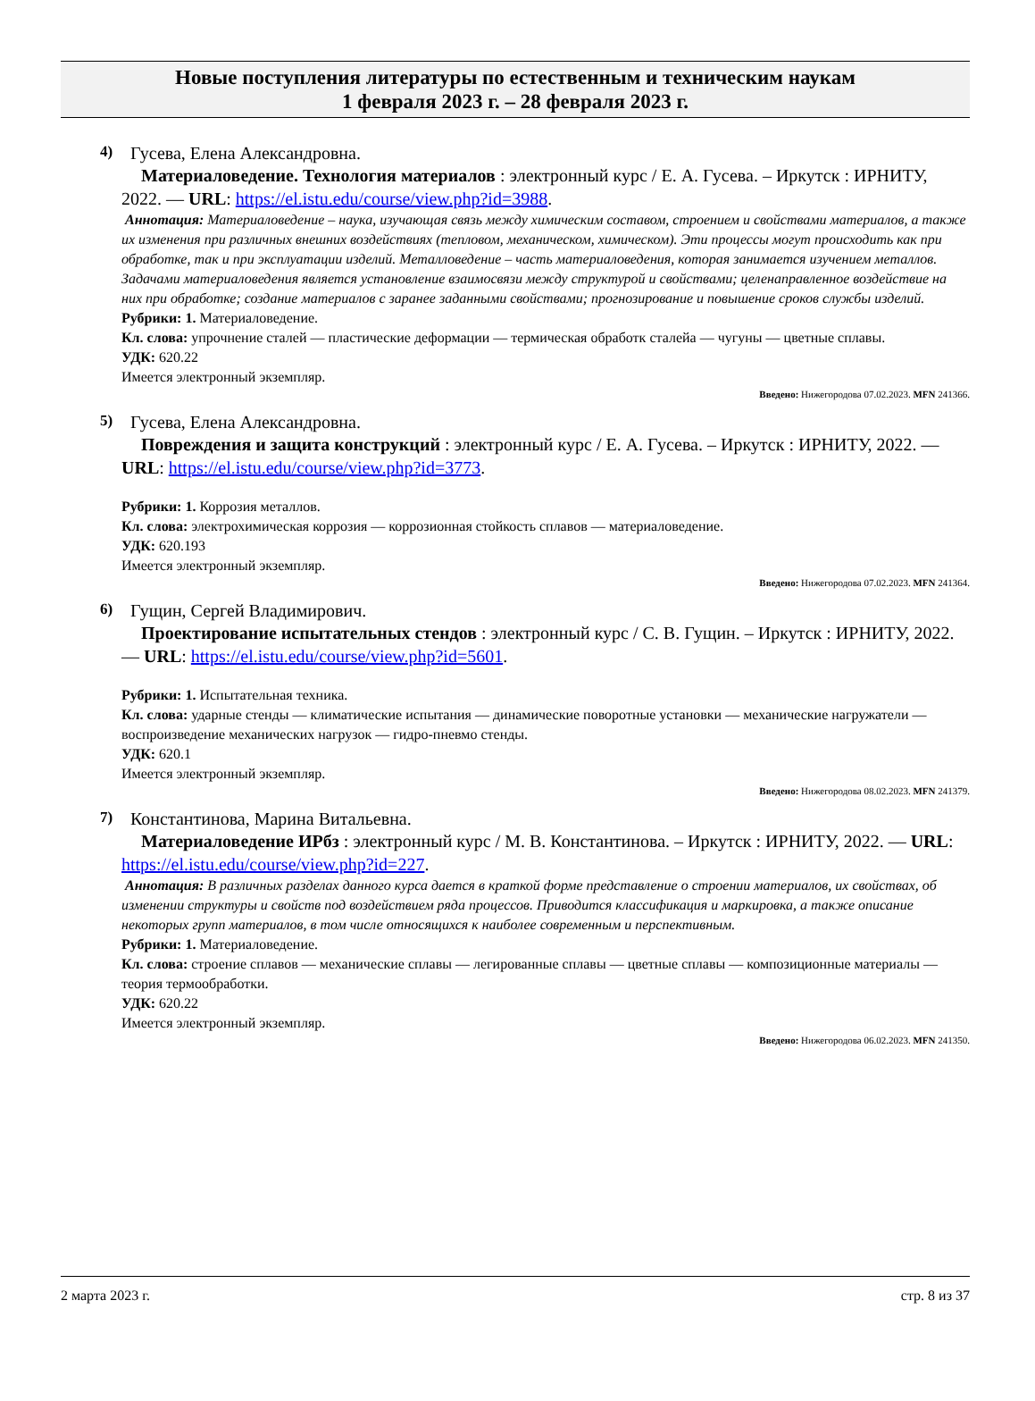Новые поступления литературы по естественным и техническим наукам
1 февраля 2023 г. – 28 февраля 2023 г.
4) Гусева, Елена Александровна.
Материаловедение. Технология материалов : электронный курс / Е. А. Гусева. – Иркутск : ИРНИТУ, 2022. — URL: https://el.istu.edu/course/view.php?id=3988.
Аннотация: Материаловедение – наука, изучающая связь между химическим составом, строением и свойствами материалов, а также их изменения при различных внешних воздействиях (тепловом, механическом, химическом). Эти процессы могут происходить как при обработке, так и при эксплуатации изделий. Металловедение – часть материаловедения, которая занимается изучением металлов. Задачами материаловедения является установление взаимосвязи между структурой и свойствами; целенаправленное воздействие на них при обработке; создание материалов с заранее заданными свойствами; прогнозирование и повышение сроков службы изделий.
Рубрики: 1. Материаловедение.
Кл. слова: упрочнение сталей — пластические деформации — термическая обработк сталейа — чугуны — цветные сплавы.
УДК: 620.22
Имеется электронный экземпляр.
Введено: Нижегородова 07.02.2023. MFN 241366.
5) Гусева, Елена Александровна.
Повреждения и защита конструкций : электронный курс / Е. А. Гусева. – Иркутск : ИРНИТУ, 2022. — URL: https://el.istu.edu/course/view.php?id=3773.
Рубрики: 1. Коррозия металлов.
Кл. слова: электрохимическая коррозия — коррозионная стойкость сплавов — материаловедение.
УДК: 620.193
Имеется электронный экземпляр.
Введено: Нижегородова 07.02.2023. MFN 241364.
6) Гущин, Сергей Владимирович.
Проектирование испытательных стендов : электронный курс / С. В. Гущин. – Иркутск : ИРНИТУ, 2022. — URL: https://el.istu.edu/course/view.php?id=5601.
Рубрики: 1. Испытательная техника.
Кл. слова: ударные стенды — климатические испытания — динамические поворотные установки — механические нагружатели — воспроизведение механических нагрузок — гидро-пневмо стенды.
УДК: 620.1
Имеется электронный экземпляр.
Введено: Нижегородова 08.02.2023. MFN 241379.
7) Константинова, Марина Витальевна.
Материаловедение ИРбз : электронный курс / М. В. Константинова. – Иркутск : ИРНИТУ, 2022. — URL: https://el.istu.edu/course/view.php?id=227.
Аннотация: В различных разделах данного курса дается в краткой форме представление о строении материалов, их свойствах, об изменении структуры и свойств под воздействием ряда процессов. Приводится классификация и маркировка, а также описание некоторых групп материалов, в том числе относящихся к наиболее современным и перспективным.
Рубрики: 1. Материаловедение.
Кл. слова: строение сплавов — механические сплавы — легированные сплавы — цветные сплавы — композиционные материалы — теория термообработки.
УДК: 620.22
Имеется электронный экземпляр.
Введено: Нижегородова 06.02.2023. MFN 241350.
2 марта 2023 г. стр. 8 из 37